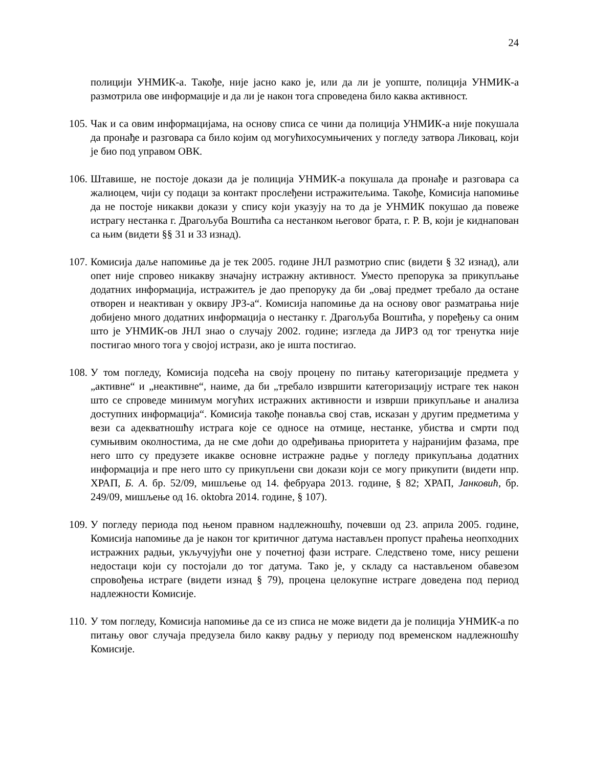24
полицији УНМИК-а. Такође, није јасно како је, или да ли је уопште, полиција УНМИК-а размотрила ове информације и да ли је након тога спроведена било каква активност.
105.
Чак и са овим информацијама, на основу списа се чини да полиција УНМИК-а није покушала да пронађе и разговара са било којим од могућихосумњичених у погледу затвора Ликовац, који је био под управом ОВК.
106.
Штавише, не постоје докази да је полиција УНМИК-а покушала да пронађе и разговара са жалиоцем, чији су подаци за контакт прослеђени истражитељима. Такође, Комисија напомиње да не постоје никакви докази у спису који указују на то да је УНМИК покушао да повеже истрагу нестанка г. Драгољуба Воштића са нестанком његовог брата, г. Р. В, који је киднапован са њим (видети §§ 31 и 33 изнад).
107.
Комисија даље напомиње да је тек 2005. године ЈНЛ размотрио спис (видети § 32 изнад), али опет није спровео никакву значајну истражну активност. Уместо препорука за прикупљање додатних информација, истражитељ је дао препоруку да би „овај предмет требало да остане отворен и неактиван у оквиру ЈРЗ-а“. Комисија напомиње да на основу овог разматрања није добијено много додатних информација о нестанку г. Драгољуба Воштића, у поређењу са оним што је УНМИК-ов ЈНЛ знао о случају 2002. године; изгледа да ЈИРЗ од тог тренутка није постигао много тога у својој истрази, ако је ишта постигао.
108.
У том погледу, Комисија подсећа на своју процену по питању категоризације предмета у „активне“ и „неактивне“, наиме, да би „требало извршити категоризацију истраге тек након што се спроведе минимум могућих истражних активности и изврши прикупљање и анализа доступних информација“. Комисија такође понавља свој став, исказан у другим предметима у вези са адекватношћу истрага које се односе на отмице, нестанке, убиства и смрти под сумњивим околностима, да не сме доћи до одређивања приоритета у најранијим фазама, пре него што су предузете икакве основне истражне радње у погледу прикупљања додатних информација и пре него што су прикупљени сви докази који се могу прикупити (видети нпр. ХРАП, Б. А. бр. 52/09, мишљење од 14. фебруара 2013. године, § 82; ХРАП, Јанковић, бр. 249/09, мишљење од 16. oktobra 2014. године, § 107).
109.
У погледу периода под њеном правном надлежношћу, почевши од 23. априла 2005. године, Комисија напомиње да је након тог критичног датума настављен пропуст праћења неопходних истражних радњи, укључујући оне у почетној фази истраге. Следствено томе, нису решени недостаци који су постојали до тог датума. Тако је, у складу са настављеном обавезом спровођења истраге (видети изнад § 79), процена целокупне истраге доведена под период надлежности Комисије.
110.
У том погледу, Комисија напомиње да се из списа не може видети да је полиција УНМИК-а по питању овог случаја предузела било какву радњу у периоду под временском надлежношћу Комисије.